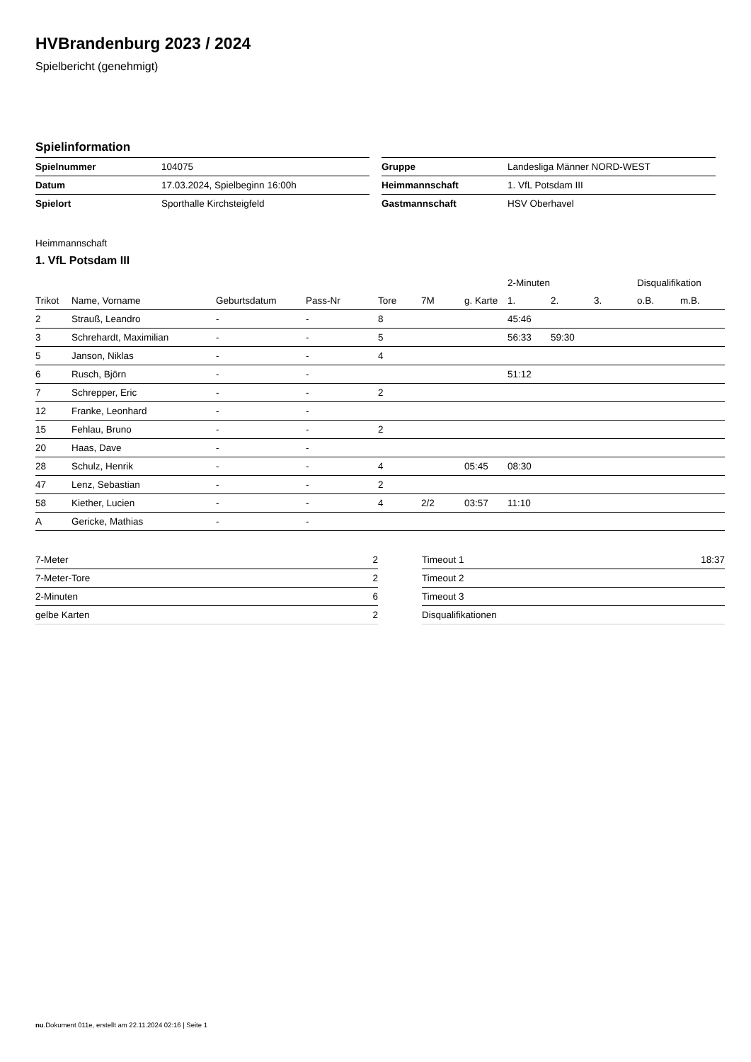HVBrandenburg 2023 / 2024
Spielbericht (genehmigt)
Spielinformation
| Spielnummer | 104075 |
| Datum | 17.03.2024, Spielbeginn 16:00h |
| Spielort | Sporthalle Kirchsteigfeld |
| Gruppe | Landesliga Männer NORD-WEST |
| Heimmannschaft | 1. VfL Potsdam III |
| Gastmannschaft | HSV Oberhavel |
Heimmannschaft
1. VfL Potsdam III
| | | | | | | | 2-Minuten | | | Disqualifikation | |
| --- | --- | --- | --- | --- | --- | --- | --- | --- | --- | --- | --- |
| Trikot | Name, Vorname | Geburtsdatum | Pass-Nr | Tore | 7M | g. Karte | 1. | 2. | 3. | o.B. | m.B. |
| 2 | Strauß, Leandro | - | - | 8 | | | 45:46 | | | | |
| 3 | Schrehardt, Maximilian | - | - | 5 | | | 56:33 | 59:30 | | | |
| 5 | Janson, Niklas | - | - | 4 | | | | | | | |
| 6 | Rusch, Björn | - | - | | | | 51:12 | | | | |
| 7 | Schrepper, Eric | - | - | 2 | | | | | | | |
| 12 | Franke, Leonhard | - | - | | | | | | | | |
| 15 | Fehlau, Bruno | - | - | 2 | | | | | | | |
| 20 | Haas, Dave | - | - | | | | | | | | |
| 28 | Schulz, Henrik | - | - | 4 | | 05:45 | 08:30 | | | | |
| 47 | Lenz, Sebastian | - | - | 2 | | | | | | | |
| 58 | Kiether, Lucien | - | - | 4 | 2/2 | 03:57 | 11:10 | | | | |
| A | Gericke, Mathias | - | - | | | | | | | | |
| 7-Meter | 2 |
| 7-Meter-Tore | 2 |
| 2-Minuten | 6 |
| gelbe Karten | 2 |
| Timeout 1 | 18:37 |
| Timeout 2 | |
| Timeout 3 | |
| Disqualifikationen | |
nu.Dokument 011e, erstellt am 22.11.2024 02:16 | Seite 1